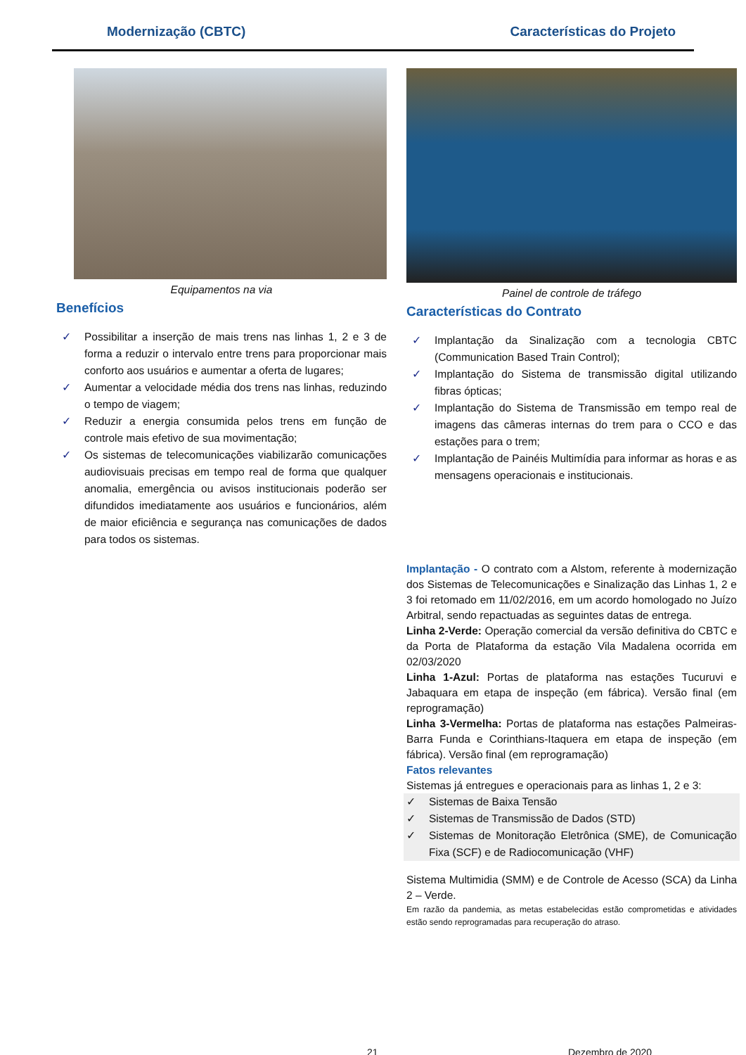Modernização (CBTC) Características do Projeto
Equipamentos na via
Benefícios
✓ Possibilitar a inserção de mais trens nas linhas 1, 2 e 3 de forma a reduzir o intervalo entre trens para proporcionar mais conforto aos usuários e aumentar a oferta de lugares;
✓ Aumentar a velocidade média dos trens nas linhas, reduzindo o tempo de viagem;
✓ Reduzir a energia consumida pelos trens em função de controle mais efetivo de sua movimentação;
✓ Os sistemas de telecomunicações viabilizarão comunicações audiovisuais precisas em tempo real de forma que qualquer anomalia, emergência ou avisos institucionais poderão ser difundidos imediatamente aos usuários e funcionários, além de maior eficiência e segurança nas comunicações de dados para todos os sistemas.
Painel de controle de tráfego
Características do Contrato
✓ Implantação da Sinalização com a tecnologia CBTC (Communication Based Train Control);
✓ Implantação do Sistema de transmissão digital utilizando fibras ópticas;
✓ Implantação do Sistema de Transmissão em tempo real de imagens das câmeras internas do trem para o CCO e das estações para o trem;
✓ Implantação de Painéis Multimídia para informar as horas e as mensagens operacionais e institucionais.
Implantação - O contrato com a Alstom, referente à modernização dos Sistemas de Telecomunicações e Sinalização das Linhas 1, 2 e 3 foi retomado em 11/02/2016, em um acordo homologado no Juízo Arbitral, sendo repactuadas as seguintes datas de entrega.
Linha 2-Verde: Operação comercial da versão definitiva do CBTC e da Porta de Plataforma da estação Vila Madalena ocorrida em 02/03/2020
Linha 1-Azul: Portas de plataforma nas estações Tucuruvi e Jabaquara em etapa de inspeção (em fábrica). Versão final (em reprogramação)
Linha 3-Vermelha: Portas de plataforma nas estações Palmeiras-Barra Funda e Corinthians-Itaquera em etapa de inspeção (em fábrica). Versão final (em reprogramação)
Fatos relevantes
Sistemas já entregues e operacionais para as linhas 1, 2 e 3:
✓ Sistemas de Baixa Tensão
✓ Sistemas de Transmissão de Dados (STD)
✓ Sistemas de Monitoração Eletrônica (SME), de Comunicação Fixa (SCF) e de Radiocomunicação (VHF)
Sistema Multimidia (SMM) e de Controle de Acesso (SCA) da Linha 2 – Verde.
Em razão da pandemia, as metas estabelecidas estão comprometidas e atividades estão sendo reprogramadas para recuperação do atraso.
21 Dezembro de 2020